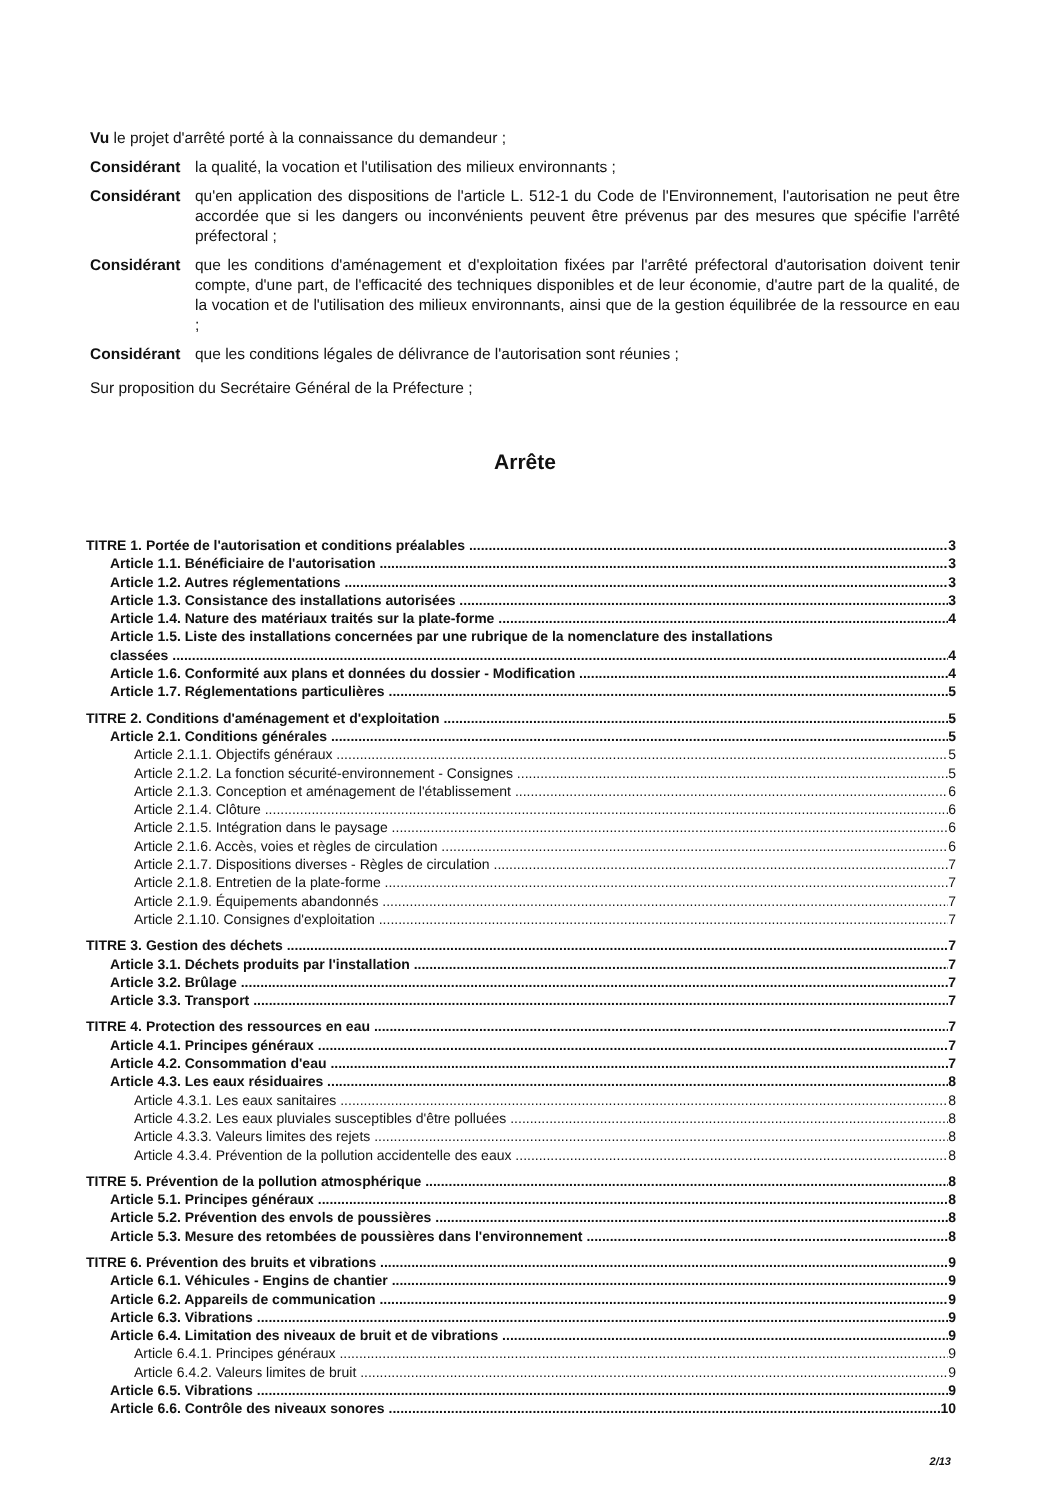Vu le projet d'arrêté porté à la connaissance du demandeur ;
Considérant la qualité, la vocation et l'utilisation des milieux environnants ;
Considérant qu'en application des dispositions de l'article L. 512-1 du Code de l'Environnement, l'autorisation ne peut être accordée que si les dangers ou inconvénients peuvent être prévenus par des mesures que spécifie l'arrêté préfectoral ;
Considérant que les conditions d'aménagement et d'exploitation fixées par l'arrêté préfectoral d'autorisation doivent tenir compte, d'une part, de l'efficacité des techniques disponibles et de leur économie, d'autre part de la qualité, de la vocation et de l'utilisation des milieux environnants, ainsi que de la gestion équilibrée de la ressource en eau ;
Considérant que les conditions légales de délivrance de l'autorisation sont réunies ;
Sur proposition du Secrétaire Général de la Préfecture ;
Arrête
TITRE 1. Portée de l'autorisation et conditions préalables 3
Article 1.1. Bénéficiaire de l'autorisation 3
Article 1.2. Autres réglementations 3
Article 1.3. Consistance des installations autorisées 3
Article 1.4. Nature des matériaux traités sur la plate-forme 4
Article 1.5. Liste des installations concernées par une rubrique de la nomenclature des installations
classées 4
Article 1.6. Conformité aux plans et données du dossier - Modification 4
Article 1.7. Réglementations particulières 5
TITRE 2. Conditions d'aménagement et d'exploitation 5
Article 2.1. Conditions générales 5
Article 2.1.1. Objectifs généraux 5
Article 2.1.2. La fonction sécurité-environnement - Consignes 5
Article 2.1.3. Conception et aménagement de l'établissement 6
Article 2.1.4. Clôture 6
Article 2.1.5. Intégration dans le paysage 6
Article 2.1.6. Accès, voies et règles de circulation 6
Article 2.1.7. Dispositions diverses - Règles de circulation 7
Article 2.1.8. Entretien de la plate-forme 7
Article 2.1.9. Équipements abandonnés 7
Article 2.1.10. Consignes d'exploitation 7
TITRE 3. Gestion des déchets 7
Article 3.1. Déchets produits par l'installation 7
Article 3.2. Brûlage 7
Article 3.3. Transport 7
TITRE 4. Protection des ressources en eau 7
Article 4.1. Principes généraux 7
Article 4.2. Consommation d'eau 7
Article 4.3. Les eaux résiduaires 8
Article 4.3.1. Les eaux sanitaires 8
Article 4.3.2. Les eaux pluviales susceptibles d'être polluées 8
Article 4.3.3. Valeurs limites des rejets 8
Article 4.3.4. Prévention de la pollution accidentelle des eaux 8
TITRE 5. Prévention de la pollution atmosphérique 8
Article 5.1. Principes généraux 8
Article 5.2. Prévention des envols de poussières 8
Article 5.3. Mesure des retombées de poussières dans l'environnement 8
TITRE 6. Prévention des bruits et vibrations 9
Article 6.1. Véhicules - Engins de chantier 9
Article 6.2. Appareils de communication 9
Article 6.3. Vibrations 9
Article 6.4. Limitation des niveaux de bruit et de vibrations 9
Article 6.4.1. Principes généraux 9
Article 6.4.2. Valeurs limites de bruit 9
Article 6.5. Vibrations 9
Article 6.6. Contrôle des niveaux sonores 10
2/13